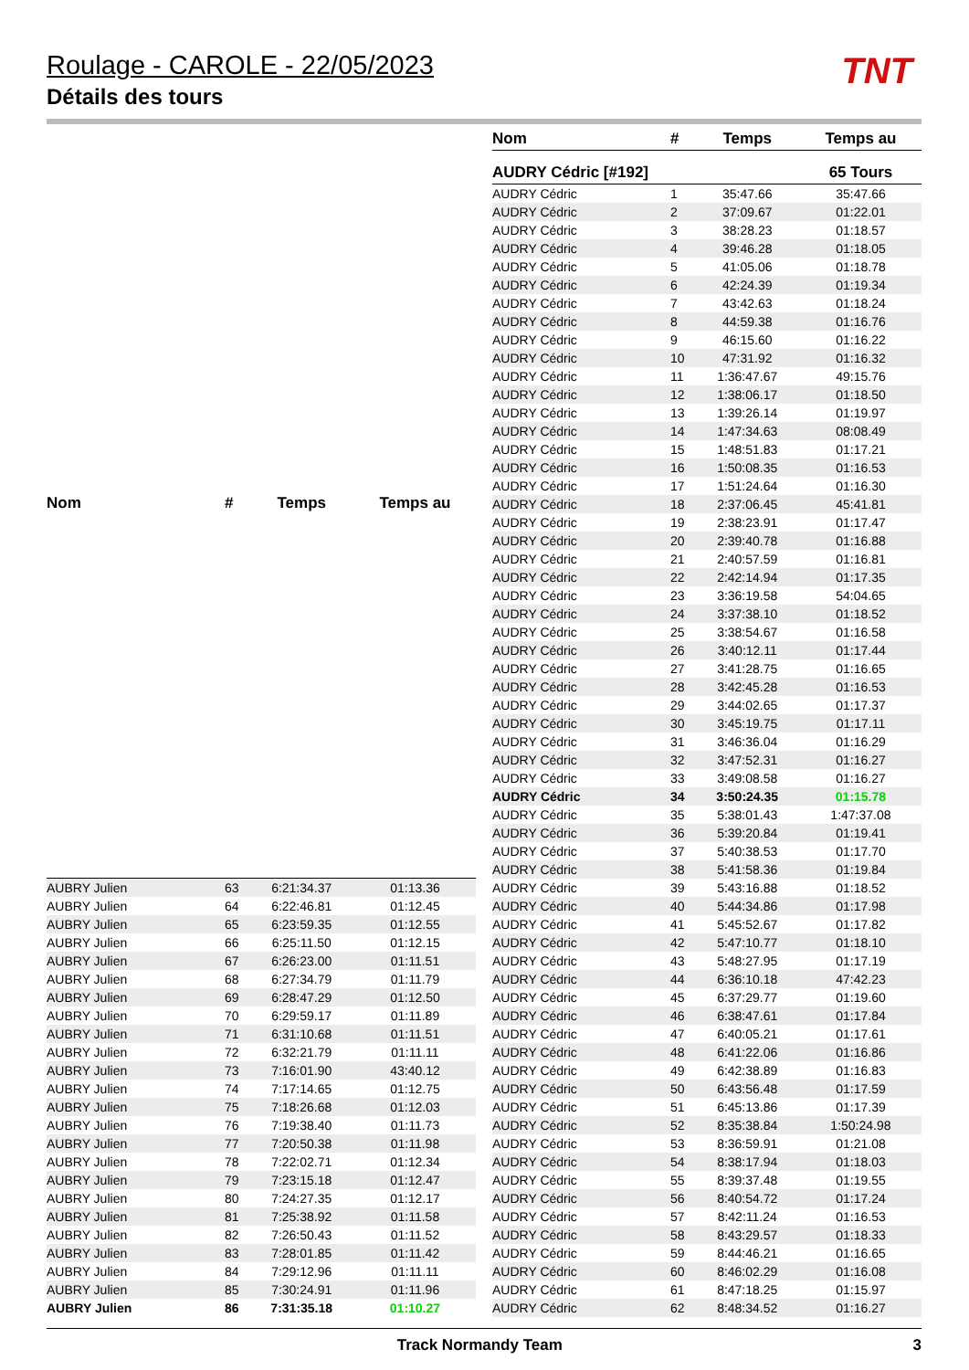Roulage - CAROLE - 22/05/2023
Détails des tours
TNT
| Nom | # | Temps | Temps au |
| --- | --- | --- | --- |
| AUBRY Julien | 63 | 6:21:34.37 | 01:13.36 |
| AUBRY Julien | 64 | 6:22:46.81 | 01:12.45 |
| AUBRY Julien | 65 | 6:23:59.35 | 01:12.55 |
| AUBRY Julien | 66 | 6:25:11.50 | 01:12.15 |
| AUBRY Julien | 67 | 6:26:23.00 | 01:11.51 |
| AUBRY Julien | 68 | 6:27:34.79 | 01:11.79 |
| AUBRY Julien | 69 | 6:28:47.29 | 01:12.50 |
| AUBRY Julien | 70 | 6:29:59.17 | 01:11.89 |
| AUBRY Julien | 71 | 6:31:10.68 | 01:11.51 |
| AUBRY Julien | 72 | 6:32:21.79 | 01:11.11 |
| AUBRY Julien | 73 | 7:16:01.90 | 43:40.12 |
| AUBRY Julien | 74 | 7:17:14.65 | 01:12.75 |
| AUBRY Julien | 75 | 7:18:26.68 | 01:12.03 |
| AUBRY Julien | 76 | 7:19:38.40 | 01:11.73 |
| AUBRY Julien | 77 | 7:20:50.38 | 01:11.98 |
| AUBRY Julien | 78 | 7:22:02.71 | 01:12.34 |
| AUBRY Julien | 79 | 7:23:15.18 | 01:12.47 |
| AUBRY Julien | 80 | 7:24:27.35 | 01:12.17 |
| AUBRY Julien | 81 | 7:25:38.92 | 01:11.58 |
| AUBRY Julien | 82 | 7:26:50.43 | 01:11.52 |
| AUBRY Julien | 83 | 7:28:01.85 | 01:11.42 |
| AUBRY Julien | 84 | 7:29:12.96 | 01:11.11 |
| AUBRY Julien | 85 | 7:30:24.91 | 01:11.96 |
| AUBRY Julien | 86 | 7:31:35.18 | 01:10.27 |
| Nom | # | Temps | Temps au |
| --- | --- | --- | --- |
| AUDRY Cédric [#192] | | | 65 Tours |
| AUDRY Cédric | 1 | 35:47.66 | 35:47.66 |
| AUDRY Cédric | 2 | 37:09.67 | 01:22.01 |
| AUDRY Cédric | 3 | 38:28.23 | 01:18.57 |
| AUDRY Cédric | 4 | 39:46.28 | 01:18.05 |
| AUDRY Cédric | 5 | 41:05.06 | 01:18.78 |
| AUDRY Cédric | 6 | 42:24.39 | 01:19.34 |
| AUDRY Cédric | 7 | 43:42.63 | 01:18.24 |
| AUDRY Cédric | 8 | 44:59.38 | 01:16.76 |
| AUDRY Cédric | 9 | 46:15.60 | 01:16.22 |
| AUDRY Cédric | 10 | 47:31.92 | 01:16.32 |
| AUDRY Cédric | 11 | 1:36:47.67 | 49:15.76 |
| AUDRY Cédric | 12 | 1:38:06.17 | 01:18.50 |
| AUDRY Cédric | 13 | 1:39:26.14 | 01:19.97 |
| AUDRY Cédric | 14 | 1:47:34.63 | 08:08.49 |
| AUDRY Cédric | 15 | 1:48:51.83 | 01:17.21 |
| AUDRY Cédric | 16 | 1:50:08.35 | 01:16.53 |
| AUDRY Cédric | 17 | 1:51:24.64 | 01:16.30 |
| AUDRY Cédric | 18 | 2:37:06.45 | 45:41.81 |
| AUDRY Cédric | 19 | 2:38:23.91 | 01:17.47 |
| AUDRY Cédric | 20 | 2:39:40.78 | 01:16.88 |
| AUDRY Cédric | 21 | 2:40:57.59 | 01:16.81 |
| AUDRY Cédric | 22 | 2:42:14.94 | 01:17.35 |
| AUDRY Cédric | 23 | 3:36:19.58 | 54:04.65 |
| AUDRY Cédric | 24 | 3:37:38.10 | 01:18.52 |
| AUDRY Cédric | 25 | 3:38:54.67 | 01:16.58 |
| AUDRY Cédric | 26 | 3:40:12.11 | 01:17.44 |
| AUDRY Cédric | 27 | 3:41:28.75 | 01:16.65 |
| AUDRY Cédric | 28 | 3:42:45.28 | 01:16.53 |
| AUDRY Cédric | 29 | 3:44:02.65 | 01:17.37 |
| AUDRY Cédric | 30 | 3:45:19.75 | 01:17.11 |
| AUDRY Cédric | 31 | 3:46:36.04 | 01:16.29 |
| AUDRY Cédric | 32 | 3:47:52.31 | 01:16.27 |
| AUDRY Cédric | 33 | 3:49:08.58 | 01:16.27 |
| AUDRY Cédric | 34 | 3:50:24.35 | 01:15.78 |
| AUDRY Cédric | 35 | 5:38:01.43 | 1:47:37.08 |
| AUDRY Cédric | 36 | 5:39:20.84 | 01:19.41 |
| AUDRY Cédric | 37 | 5:40:38.53 | 01:17.70 |
| AUDRY Cédric | 38 | 5:41:58.36 | 01:19.84 |
| AUDRY Cédric | 39 | 5:43:16.88 | 01:18.52 |
| AUDRY Cédric | 40 | 5:44:34.86 | 01:17.98 |
| AUDRY Cédric | 41 | 5:45:52.67 | 01:17.82 |
| AUDRY Cédric | 42 | 5:47:10.77 | 01:18.10 |
| AUDRY Cédric | 43 | 5:48:27.95 | 01:17.19 |
| AUDRY Cédric | 44 | 6:36:10.18 | 47:42.23 |
| AUDRY Cédric | 45 | 6:37:29.77 | 01:19.60 |
| AUDRY Cédric | 46 | 6:38:47.61 | 01:17.84 |
| AUDRY Cédric | 47 | 6:40:05.21 | 01:17.61 |
| AUDRY Cédric | 48 | 6:41:22.06 | 01:16.86 |
| AUDRY Cédric | 49 | 6:42:38.89 | 01:16.83 |
| AUDRY Cédric | 50 | 6:43:56.48 | 01:17.59 |
| AUDRY Cédric | 51 | 6:45:13.86 | 01:17.39 |
| AUDRY Cédric | 52 | 8:35:38.84 | 1:50:24.98 |
| AUDRY Cédric | 53 | 8:36:59.91 | 01:21.08 |
| AUDRY Cédric | 54 | 8:38:17.94 | 01:18.03 |
| AUDRY Cédric | 55 | 8:39:37.48 | 01:19.55 |
| AUDRY Cédric | 56 | 8:40:54.72 | 01:17.24 |
| AUDRY Cédric | 57 | 8:42:11.24 | 01:16.53 |
| AUDRY Cédric | 58 | 8:43:29.57 | 01:18.33 |
| AUDRY Cédric | 59 | 8:44:46.21 | 01:16.65 |
| AUDRY Cédric | 60 | 8:46:02.29 | 01:16.08 |
| AUDRY Cédric | 61 | 8:47:18.25 | 01:15.97 |
| AUDRY Cédric | 62 | 8:48:34.52 | 01:16.27 |
Track Normandy Team 3